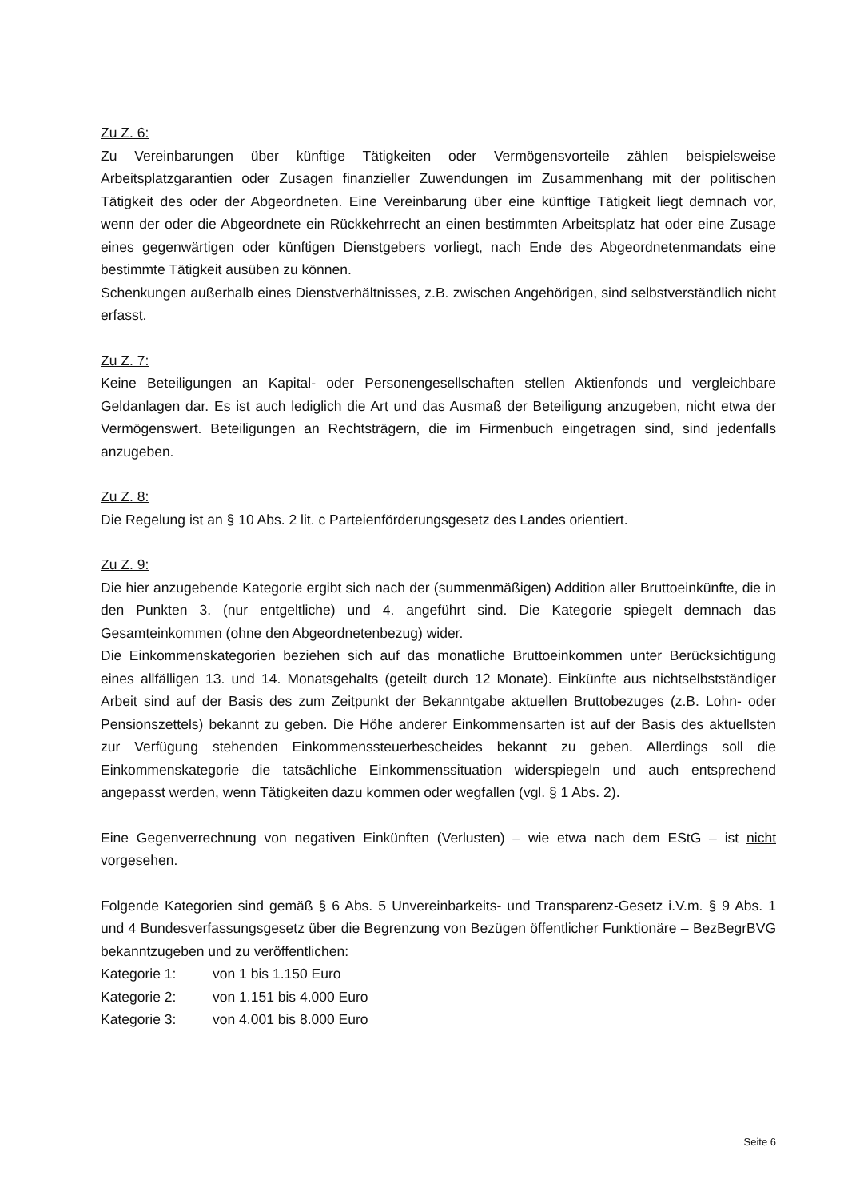Zu Z. 6:
Zu Vereinbarungen über künftige Tätigkeiten oder Vermögensvorteile zählen beispielsweise Arbeitsplatzgarantien oder Zusagen finanzieller Zuwendungen im Zusammenhang mit der politischen Tätigkeit des oder der Abgeordneten. Eine Vereinbarung über eine künftige Tätigkeit liegt demnach vor, wenn der oder die Abgeordnete ein Rückkehrrecht an einen bestimmten Arbeitsplatz hat oder eine Zusage eines gegenwärtigen oder künftigen Dienstgebers vorliegt, nach Ende des Abgeordnetenmandats eine bestimmte Tätigkeit ausüben zu können.
Schenkungen außerhalb eines Dienstverhältnisses, z.B. zwischen Angehörigen, sind selbstverständlich nicht erfasst.
Zu Z. 7:
Keine Beteiligungen an Kapital- oder Personengesellschaften stellen Aktienfonds und vergleichbare Geldanlagen dar. Es ist auch lediglich die Art und das Ausmaß der Beteiligung anzugeben, nicht etwa der Vermögenswert. Beteiligungen an Rechtsträgern, die im Firmenbuch eingetragen sind, sind jedenfalls anzugeben.
Zu Z. 8:
Die Regelung ist an § 10 Abs. 2 lit. c Parteienförderungsgesetz des Landes orientiert.
Zu Z. 9:
Die hier anzugebende Kategorie ergibt sich nach der (summenmäßigen) Addition aller Bruttoeinkünfte, die in den Punkten 3. (nur entgeltliche) und 4. angeführt sind. Die Kategorie spiegelt demnach das Gesamteinkommen (ohne den Abgeordnetenbezug) wider.
Die Einkommenskategorien beziehen sich auf das monatliche Bruttoeinkommen unter Berücksichtigung eines allfälligen 13. und 14. Monatsgehalts (geteilt durch 12 Monate). Einkünfte aus nichtselbstständiger Arbeit sind auf der Basis des zum Zeitpunkt der Bekanntgabe aktuellen Bruttobezuges (z.B. Lohn- oder Pensionszettels) bekannt zu geben. Die Höhe anderer Einkommensarten ist auf der Basis des aktuellsten zur Verfügung stehenden Einkommenssteuerbescheides bekannt zu geben. Allerdings soll die Einkommenskategorie die tatsächliche Einkommenssituation widerspiegeln und auch entsprechend angepasst werden, wenn Tätigkeiten dazu kommen oder wegfallen (vgl. § 1 Abs. 2).
Eine Gegenverrechnung von negativen Einkünften (Verlusten) – wie etwa nach dem EStG – ist nicht vorgesehen.
Folgende Kategorien sind gemäß § 6 Abs. 5 Unvereinbarkeits- und Transparenz-Gesetz i.V.m. § 9 Abs. 1 und 4 Bundesverfassungsgesetz über die Begrenzung von Bezügen öffentlicher Funktionäre – BezBegrBVG bekanntzugeben und zu veröffentlichen:
Kategorie 1: von 1 bis 1.150 Euro
Kategorie 2: von 1.151 bis 4.000 Euro
Kategorie 3: von 4.001 bis 8.000 Euro
Seite 6